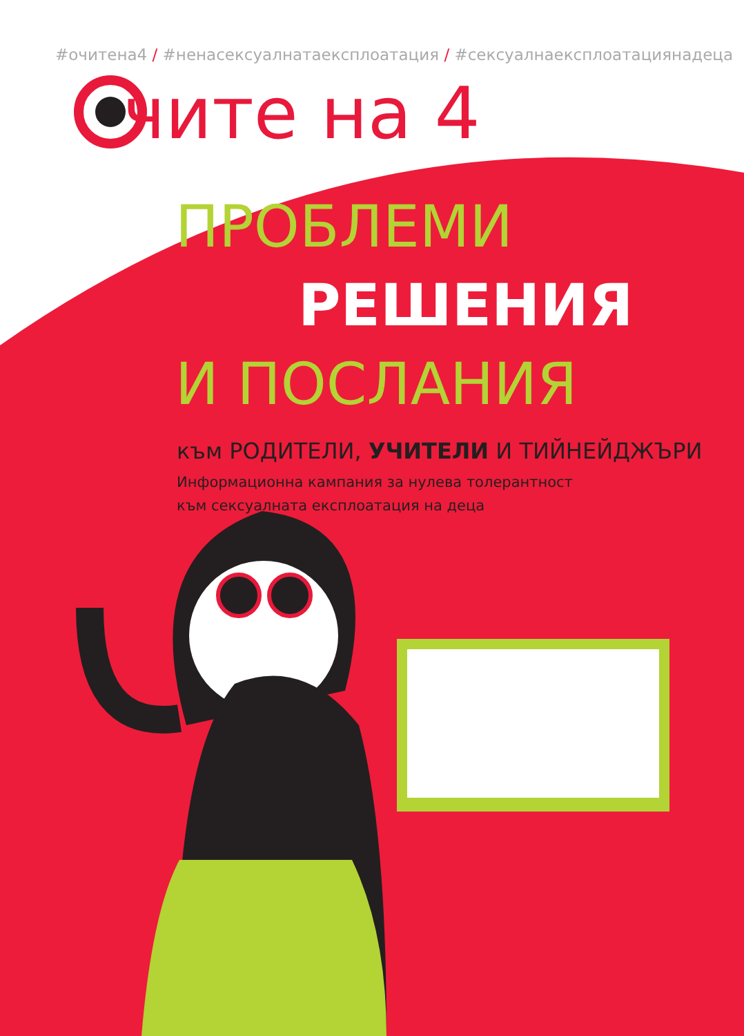#очитена4 / #ненасексуалнатаексплоатация / #сексуалнаексплоатациянадеца
чите на 4
ПРОБЛЕМИ
РЕШЕНИЯ
И ПОСЛАНИЯ
към РОДИТЕЛИ, УЧИТЕЛИ И ТИЙНЕЙДЖЪРИ
Информационна кампания за нулева толерантност
към сексуалната експлоатация на деца